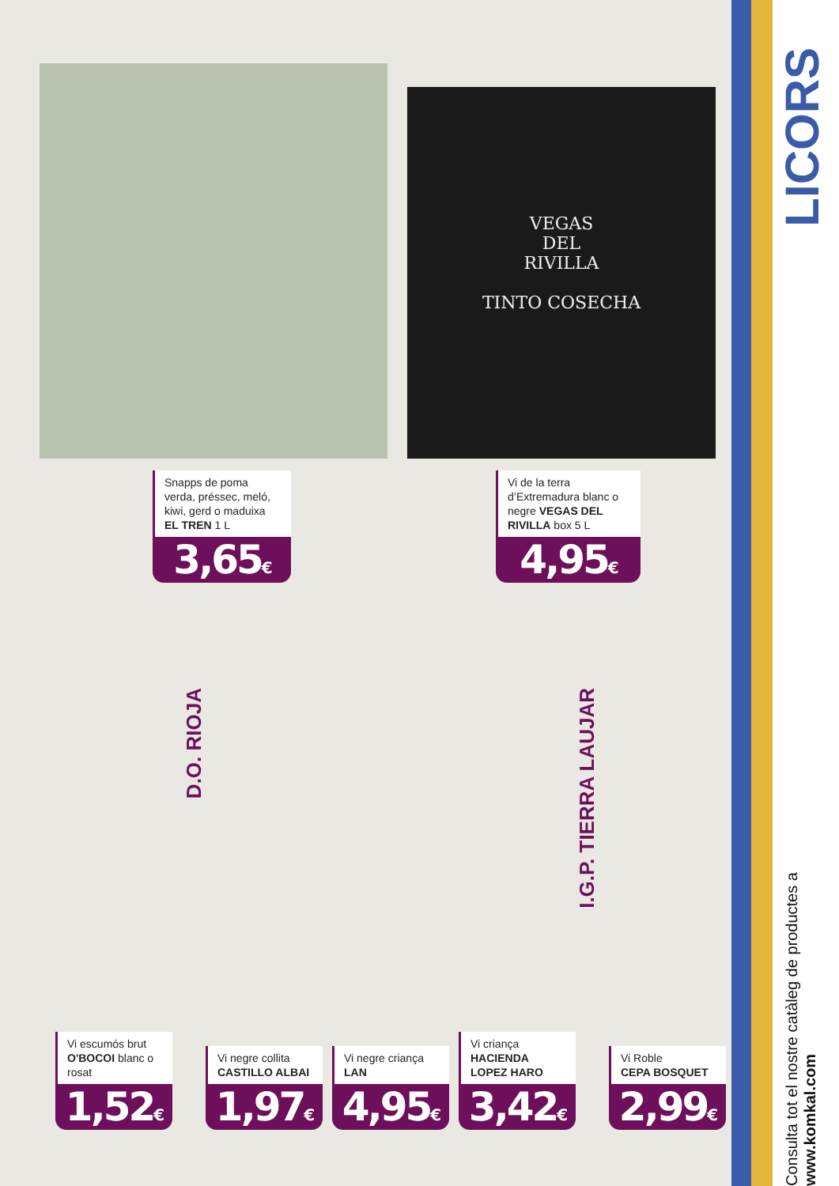VEGAS
DEL
RIVILLA
TINTO COSECHA
Snapps de poma verda, préssec, meló, kiwi, gerd o maduixa EL TREN 1 L
3,65€
Vi de la terra d’Extremadura blanc o negre VEGAS DEL RIVILLA box 5 L
4,95€
D.O. RIOJA
I.G.P. TIERRA LAUJAR
Vi escumós brut
O'BOCOI blanc o rosat
1,52€
Vi negre collita
CASTILLO ALBAI
1,97€
Vi negre criança
LAN
4,95€
Vi criança
HACIENDA LOPEZ HARO
3,42€
Vi Roble
CEPA BOSQUET
2,99€
LICORS
Consulta tot el nostre catàleg de productes a www.komkal.com